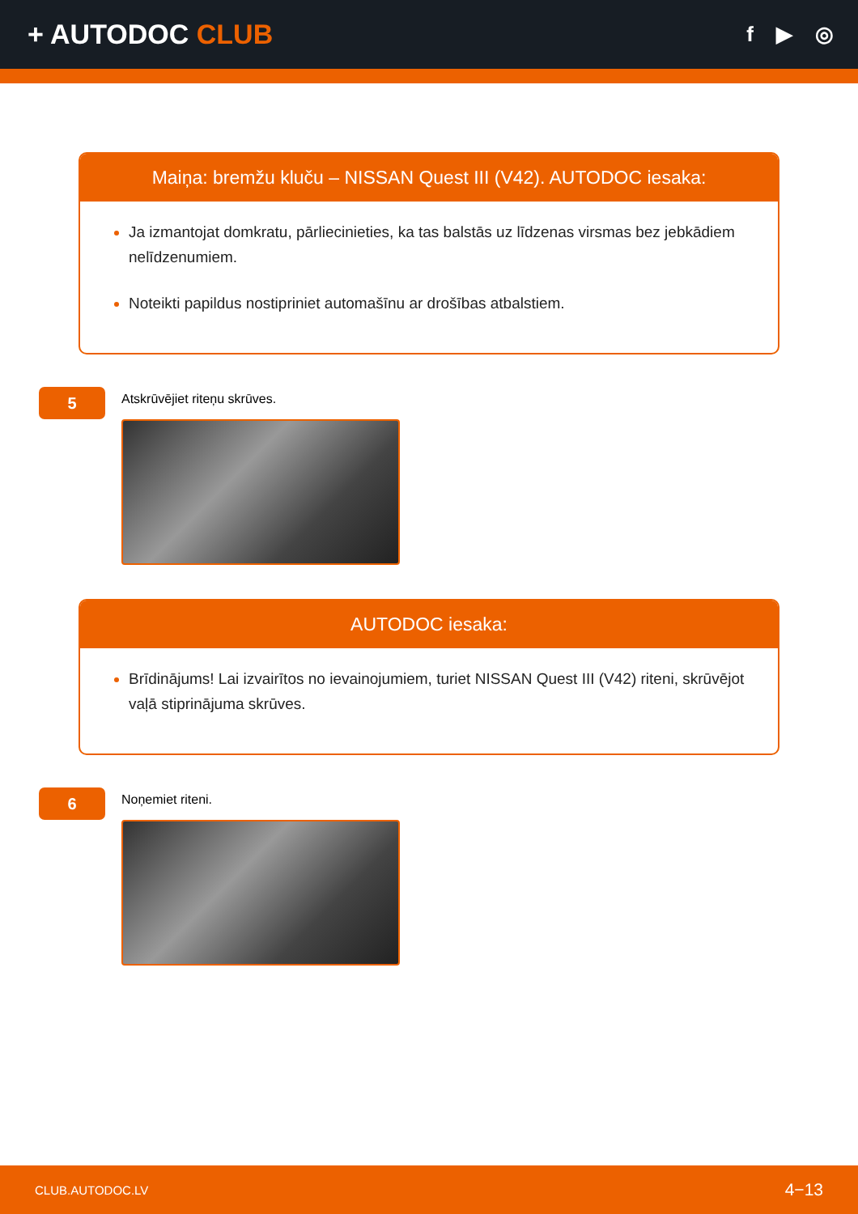+ AUTODOC CLUB
f ▶ ◎
Maiņa: bremžu kluču – NISSAN Quest III (V42). AUTODOC iesaka:
Ja izmantojat domkratu, pārliecinieties, ka tas balstās uz līdzenas virsmas bez jebkādiem nelīdzenumiem.
Noteikti papildus nostipriniet automašīnu ar drošības atbalstiem.
5
Atskrūvējiet riteņu skrūves.
AUTODOC iesaka:
Brīdinājums! Lai izvairītos no ievainojumiem, turiet NISSAN Quest III (V42) riteni, skrūvējot vaļā stiprinājuma skrūves.
6
Noņemiet riteni.
CLUB.AUTODOC.LV 4−13